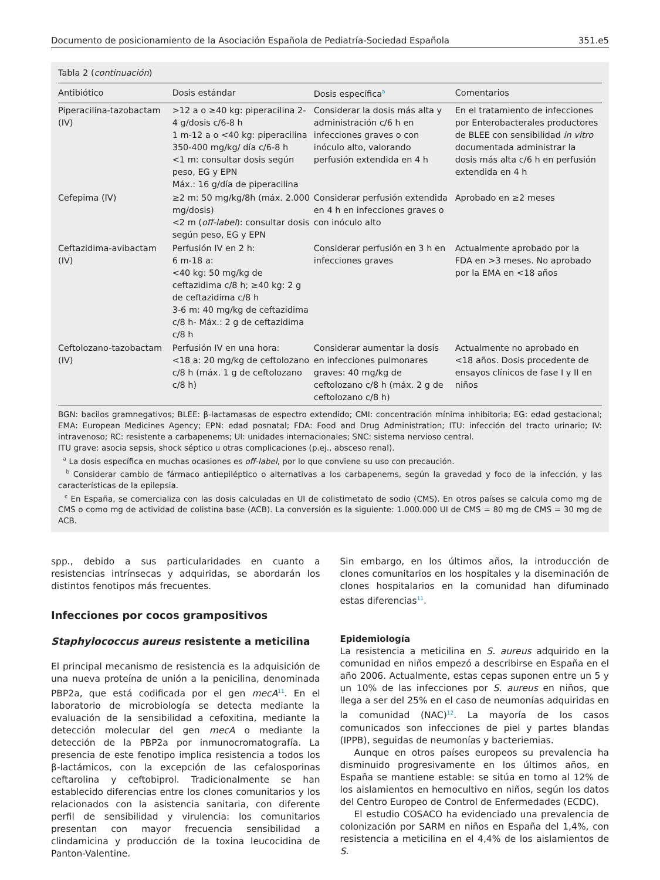Documento de posicionamiento de la Asociación Española de Pediatría-Sociedad Española 351.e5
Tabla 2 (continuación)
| Antibiótico | Dosis estándar | Dosis específica<sup>a</sup> | Comentarios |
| --- | --- | --- | --- |
| Piperacilina-tazobactam (IV) | >12 a o ≥40 kg: piperacilina 2-4 g/dosis c/6-8 h 1 m-12 a o <40 kg: piperacilina 350-400 mg/kg/ día c/6-8 h <1 m: consultar dosis según peso, EG y EPN Máx.: 16 g/día de piperacilina | Considerar la dosis más alta y administración c/6 h en infecciones graves o con inóculo alto, valorando perfusión extendida en 4 h | En el tratamiento de infecciones por Enterobacterales productores de BLEE con sensibilidad in vitro documentada administrar la dosis más alta c/6 h en perfusión extendida en 4 h |
| Cefepima (IV) | ≥2 m: 50 mg/kg/8h (máx. 2.000 mg/dosis) <2 m ( off-label ): consultar dosis según peso, EG y EPN | Considerar perfusión extendida en 4 h en infecciones graves o con inóculo alto | Aprobado en ≥2 meses |
| Ceftazidima-avibactam (IV) | Perfusión IV en 2 h: 6 m-18 a: <40 kg: 50 mg/kg de ceftazidima c/8 h; ≥40 kg: 2 g de ceftazidima c/8 h 3-6 m: 40 mg/kg de ceftazidima c/8 h- Máx.: 2 g de ceftazidima c/8 h | Considerar perfusión en 3 h en infecciones graves | Actualmente aprobado por la FDA en >3 meses. No aprobado por la EMA en <18 años |
| Ceftolozano-tazobactam (IV) | Perfusión IV en una hora: <18 a: 20 mg/kg de ceftolozano c/8 h (máx. 1 g de ceftolozano c/8 h) | Considerar aumentar la dosis en infecciones pulmonares graves: 40 mg/kg de ceftolozano c/8 h (máx. 2 g de ceftolozano c/8 h) | Actualmente no aprobado en <18 años. Dosis procedente de ensayos clínicos de fase I y II en niños |
BGN: bacilos gramnegativos; BLEE: β-lactamasas de espectro extendido; CMI: concentración mínima inhibitoria; EG: edad gestacional; EMA: European Medicines Agency; EPN: edad posnatal; FDA: Food and Drug Administration; ITU: infección del tracto urinario; IV: intravenoso; RC: resistente a carbapenems; UI: unidades internacionales; SNC: sistema nervioso central.
ITU grave: asocia sepsis, shock séptico u otras complicaciones (p.ej., absceso renal).
<sup>a</sup> La dosis específica en muchas ocasiones es off-label, por lo que conviene su uso con precaución.
<sup>b</sup> Considerar cambio de fármaco antiepiléptico o alternativas a los carbapenems, según la gravedad y foco de la infección, y las características de la epilepsia.
<sup>c</sup> En España, se comercializa con las dosis calculadas en UI de colistimetato de sodio (CMS). En otros países se calcula como mg de CMS o como mg de actividad de colistina base (ACB). La conversión es la siguiente: 1.000.000 UI de CMS = 80 mg de CMS = 30 mg de ACB.
spp., debido a sus particularidades en cuanto a resistencias intrínsecas y adquiridas, se abordarán los distintos fenotipos más frecuentes.
Infecciones por cocos grampositivos
Staphylococcus aureus resistente a meticilina
El principal mecanismo de resistencia es la adquisición de una nueva proteína de unión a la penicilina, denominada PBP2a, que está codificada por el gen mecA<sup>11</sup>. En el laboratorio de microbiología se detecta mediante la evaluación de la sensibilidad a cefoxitina, mediante la detección molecular del gen mecA o mediante la detección de la PBP2a por inmunocromatografía. La presencia de este fenotipo implica resistencia a todos los β-lactámicos, con la excepción de las cefalosporinas ceftarolina y ceftobiprol. Tradicionalmente se han establecido diferencias entre los clones comunitarios y los relacionados con la asistencia sanitaria, con diferente perfil de sensibilidad y virulencia: los comunitarios presentan con mayor frecuencia sensibilidad a clindamicina y producción de la toxina leucocidina de Panton-Valentine.
Sin embargo, en los últimos años, la introducción de clones comunitarios en los hospitales y la diseminación de clones hospitalarios en la comunidad han difuminado estas diferencias<sup>11</sup>.
Epidemiología
La resistencia a meticilina en S. aureus adquirido en la comunidad en niños empezó a describirse en España en el año 2006. Actualmente, estas cepas suponen entre un 5 y un 10% de las infecciones por S. aureus en niños, que llega a ser del 25% en el caso de neumonías adquiridas en la comunidad (NAC)<sup>12</sup>. La mayoría de los casos comunicados son infecciones de piel y partes blandas (IPPB), seguidas de neumonías y bacteriemias.
Aunque en otros países europeos su prevalencia ha disminuido progresivamente en los últimos años, en España se mantiene estable: se sitúa en torno al 12% de los aislamientos en hemocultivo en niños, según los datos del Centro Europeo de Control de Enfermedades (ECDC).
El estudio COSACO ha evidenciado una prevalencia de colonización por SARM en niños en España del 1,4%, con resistencia a meticilina en el 4,4% de los aislamientos de S.